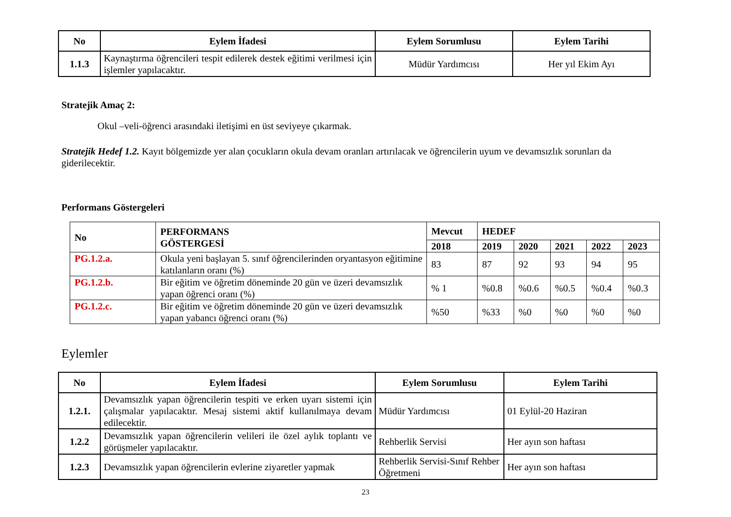| No | Eylem İfadesi | Eylem Sorumlusu | Eylem Tarihi |
| --- | --- | --- | --- |
| 1.1.3 | Kaynaştırma öğrencileri tespit edilerek destek eğitimi verilmesi için işlemler yapılacaktır. | Müdür Yardımcısı | Her yıl Ekim Ayı |
Stratejik Amaç 2:
Okul –veli-öğrenci arasındaki iletişimi en üst seviyeye çıkarmak.
Stratejik Hedef 1.2. Kayıt bölgemizde yer alan çocukların okula devam oranları artırılacak ve öğrencilerin uyum ve devamsızlık sorunları da giderilecektir.
Performans Göstergeleri
| No | PERFORMANS GÖSTERGESİ | Mevcut | HEDEF | | | | |
| --- | --- | --- | --- | --- | --- | --- | --- |
| | | 2018 | 2019 | 2020 | 2021 | 2022 | 2023 |
| PG.1.2.a. | Okula yeni başlayan 5. sınıf öğrencilerinden oryantasyon eğitimine katılanların oranı (%) | 83 | 87 | 92 | 93 | 94 | 95 |
| PG.1.2.b. | Bir eğitim ve öğretim döneminde 20 gün ve üzeri devamsızlık yapan öğrenci oranı (%) | % 1 | %0.8 | %0.6 | %0.5 | %0.4 | %0.3 |
| PG.1.2.c. | Bir eğitim ve öğretim döneminde 20 gün ve üzeri devamsızlık yapan yabancı öğrenci oranı (%) | %50 | %33 | %0 | %0 | %0 | %0 |
Eylemler
| No | Eylem İfadesi | Eylem Sorumlusu | Eylem Tarihi |
| --- | --- | --- | --- |
| 1.2.1. | Devamsızlık yapan öğrencilerin tespiti ve erken uyarı sistemi için çalışmalar yapılacaktır. Mesaj sistemi aktif kullanılmaya devam edilecektir. | Müdür Yardımcısı | 01 Eylül-20 Haziran |
| 1.2.2 | Devamsızlık yapan öğrencilerin velileri ile özel aylık toplantı ve görüşmeler yapılacaktır. | Rehberlik Servisi | Her ayın son haftası |
| 1.2.3 | Devamsızlık yapan öğrencilerin evlerine ziyaretler yapmak | Rehberlik Servisi-Sınıf Rehber Öğretmeni | Her ayın son haftası |
23